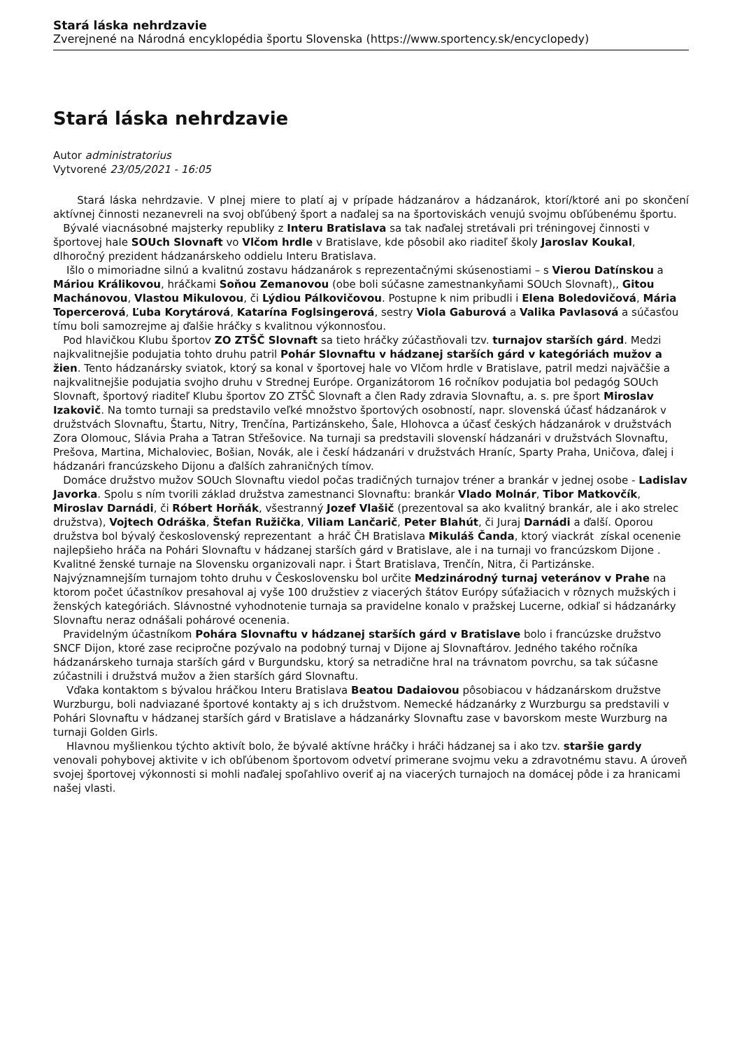Stará láska nehrdzavie
Zverejnené na Národná encyklopédia športu Slovenska (https://www.sportency.sk/encyclopedy)
Stará láska nehrdzavie
Autor administratorius
Vytvorené 23/05/2021 - 16:05
Stará láska nehrdzavie. V plnej miere to platí aj v prípade hádzanárov a hádzanárok, ktorí/ktoré ani po skončení aktívnej činnosti nezanevreli na svoj obľúbený šport a naďalej sa na športoviskách venujú svojmu obľúbenému športu.
Bývalé viacnásobné majsterky republiky z Interu Bratislava sa tak naďalej stretávali pri tréningovej činnosti v športovej hale SOUch Slovnaft vo Vlčom hrdle v Bratislave, kde pôsobil ako riaditeľ školy Jaroslav Koukal, dlhoročný prezident hádzanárskeho oddielu Interu Bratislava.
Išlo o mimoriadne silnú a kvalitnú zostavu hádzanárok s reprezentačnými skúsenostiami – s Vierou Datínskou a Máriou Králikovou, hráčkami Soňou Zemanovou (obe boli súčasne zamestnankyňami SOUch Slovnaft),, Gitou Machánovou, Vlastou Mikulovou, či Lýdiou Pálkovičovou. Postupne k nim pribudli i Elena Boledovičová, Mária Topercerová, Ľuba Korytárová, Katarína Foglsingerová, sestry Viola Gaburová a Valika Pavlasová a súčasťou tímu boli samozrejme aj ďalšie hráčky s kvalitnou výkonnosťou.
Pod hlavičkou Klubu športov ZO ZTŠČ Slovnaft sa tieto hráčky zúčastňovali tzv. turnajov starších gárd. Medzi najkvalitnejšie podujatia tohto druhu patril Pohár Slovnaftu v hádzanej starších gárd v kategóriách mužov a žien. Tento hádzanársky sviatok, ktorý sa konal v športovej hale vo Vlčom hrdle v Bratislave, patril medzi najväčšie a najkvalitnejšie podujatia svojho druhu v Strednej Európe. Organizátorom 16 ročníkov podujatia bol pedagóg SOUch Slovnaft, športový riaditeľ Klubu športov ZO ZTŠČ Slovnaft a člen Rady zdravia Slovnaftu, a. s. pre šport Miroslav Izakovič. Na tomto turnaji sa predstavilo veľké množstvo športových osobností, napr. slovenská účasť hádzanárok v družstvách Slovnaftu, Štartu, Nitry, Trenčína, Partizánskeho, Šale, Hlohovca a účasť českých hádzanárok v družstvách Zora Olomouc, Slávia Praha a Tatran Střešovice. Na turnaji sa predstavili slovenskí hádzanári v družstvách Slovnaftu, Prešova, Martina, Michaloviec, Bošian, Novák, ale i českí hádzanári v družstvách Hraníc, Sparty Praha, Uničova, ďalej i hádzanári francúzskeho Dijonu a ďalších zahraničných tímov.
Domáce družstvo mužov SOUch Slovnaftu viedol počas tradičných turnajov tréner a brankár v jednej osobe - Ladislav Javorka. Spolu s ním tvorili základ družstva zamestnanci Slovnaftu: brankár Vlado Molnár, Tibor Matkovčík, Miroslav Darnádi, či Róbert Horňák, všestranný Jozef Vlašič (prezentoval sa ako kvalitný brankár, ale i ako strelec družstva), Vojtech Odráška, Štefan Ružička, Viliam Lančarič, Peter Blahút, či Juraj Darnádi a ďalší. Oporou družstva bol bývalý československý reprezentant a hráč ČH Bratislava Mikuláš Čanda, ktorý viackrát získal ocenenie najlepšieho hráča na Pohári Slovnaftu v hádzanej starších gárd v Bratislave, ale i na turnaji vo francúzskom Dijone .
Kvalitné ženské turnaje na Slovensku organizovali napr. i Štart Bratislava, Trenčín, Nitra, či Partizánske. Najvýznamnejším turnajom tohto druhu v Československu bol určite Medzinárodný turnaj veteránov v Prahe na ktorom počet účastníkov presahoval aj vyše 100 družstiev z viacerých štátov Európy súťažiacich v rôznych mužských i ženských kategóriách. Slávnostné vyhodnotenie turnaja sa pravidelne konalo v pražskej Lucerne, odkiaľ si hádzanárky Slovnaftu neraz odnášali pohárové ocenenia.
Pravidelným účastníkom Pohára Slovnaftu v hádzanej starších gárd v Bratislave bolo i francúzske družstvo SNCF Dijon, ktoré zase recipročne pozývalo na podobný turnaj v Dijone aj Slovnaftárov. Jedného takého ročníka hádzanárskeho turnaja starších gárd v Burgundsku, ktorý sa netradične hral na trávnatom povrchu, sa tak súčasne zúčastnili i družstvá mužov a žien starších gárd Slovnaftu.
Vďaka kontaktom s bývalou hráčkou Interu Bratislava Beatou Dadaiovou pôsobiacou v hádzanárskom družstve Wurzburgu, boli nadviazané športové kontakty aj s ich družstvom. Nemecké hádzanárky z Wurzburgu sa predstavili v Pohári Slovnaftu v hádzanej starších gárd v Bratislave a hádzanárky Slovnaftu zase v bavorskom meste Wurzburg na turnaji Golden Girls.
Hlavnou myšlienkou týchto aktivít bolo, že bývalé aktívne hráčky i hráči hádzanej sa i ako tzv. staršie gardy venovali pohybovej aktivite v ich obľúbenom športovom odvetví primerane svojmu veku a zdravotnému stavu. A úroveň svojej športovej výkonnosti si mohli naďalej spoľahlivo overiť aj na viacerých turnajoch na domácej pôde i za hranicami našej vlasti.